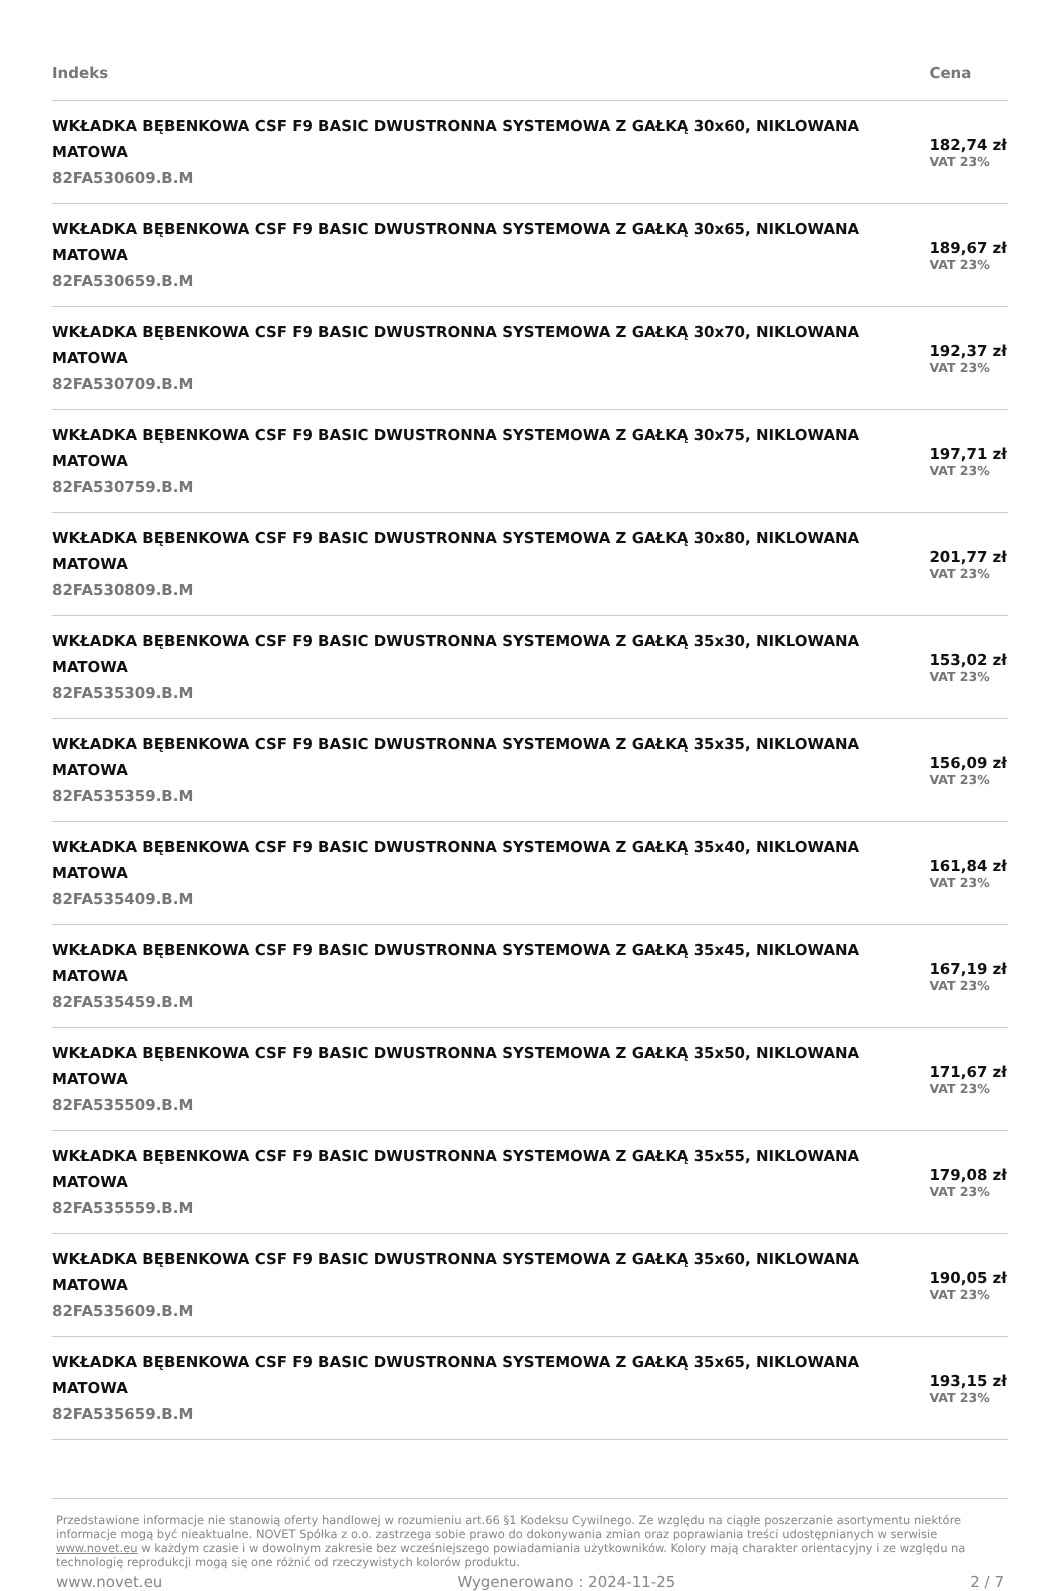| Indeks | Cena |
| --- | --- |
| WKŁADKA BĘBENKOWA CSF F9 BASIC DWUSTRONNA SYSTEMOWA Z GAŁKĄ 30x60, NIKLOWANA MATOWA 82FA530609.B.M | 182,74 zł VAT 23% |
| WKŁADKA BĘBENKOWA CSF F9 BASIC DWUSTRONNA SYSTEMOWA Z GAŁKĄ 30x65, NIKLOWANA MATOWA 82FA530659.B.M | 189,67 zł VAT 23% |
| WKŁADKA BĘBENKOWA CSF F9 BASIC DWUSTRONNA SYSTEMOWA Z GAŁKĄ 30x70, NIKLOWANA MATOWA 82FA530709.B.M | 192,37 zł VAT 23% |
| WKŁADKA BĘBENKOWA CSF F9 BASIC DWUSTRONNA SYSTEMOWA Z GAŁKĄ 30x75, NIKLOWANA MATOWA 82FA530759.B.M | 197,71 zł VAT 23% |
| WKŁADKA BĘBENKOWA CSF F9 BASIC DWUSTRONNA SYSTEMOWA Z GAŁKĄ 30x80, NIKLOWANA MATOWA 82FA530809.B.M | 201,77 zł VAT 23% |
| WKŁADKA BĘBENKOWA CSF F9 BASIC DWUSTRONNA SYSTEMOWA Z GAŁKĄ 35x30, NIKLOWANA MATOWA 82FA535309.B.M | 153,02 zł VAT 23% |
| WKŁADKA BĘBENKOWA CSF F9 BASIC DWUSTRONNA SYSTEMOWA Z GAŁKĄ 35x35, NIKLOWANA MATOWA 82FA535359.B.M | 156,09 zł VAT 23% |
| WKŁADKA BĘBENKOWA CSF F9 BASIC DWUSTRONNA SYSTEMOWA Z GAŁKĄ 35x40, NIKLOWANA MATOWA 82FA535409.B.M | 161,84 zł VAT 23% |
| WKŁADKA BĘBENKOWA CSF F9 BASIC DWUSTRONNA SYSTEMOWA Z GAŁKĄ 35x45, NIKLOWANA MATOWA 82FA535459.B.M | 167,19 zł VAT 23% |
| WKŁADKA BĘBENKOWA CSF F9 BASIC DWUSTRONNA SYSTEMOWA Z GAŁKĄ 35x50, NIKLOWANA MATOWA 82FA535509.B.M | 171,67 zł VAT 23% |
| WKŁADKA BĘBENKOWA CSF F9 BASIC DWUSTRONNA SYSTEMOWA Z GAŁKĄ 35x55, NIKLOWANA MATOWA 82FA535559.B.M | 179,08 zł VAT 23% |
| WKŁADKA BĘBENKOWA CSF F9 BASIC DWUSTRONNA SYSTEMOWA Z GAŁKĄ 35x60, NIKLOWANA MATOWA 82FA535609.B.M | 190,05 zł VAT 23% |
| WKŁADKA BĘBENKOWA CSF F9 BASIC DWUSTRONNA SYSTEMOWA Z GAŁKĄ 35x65, NIKLOWANA MATOWA 82FA535659.B.M | 193,15 zł VAT 23% |
Przedstawione informacje nie stanowią oferty handlowej w rozumieniu art.66 §1 Kodeksu Cywilnego. Ze względu na ciągłe poszerzanie asortymentu niektóre informacje mogą być nieaktualne. NOVET Spółka z o.o. zastrzega sobie prawo do dokonywania zmian oraz poprawiania treści udostępnianych w serwisie www.novet.eu w każdym czasie i w dowolnym zakresie bez wcześniejszego powiadamiania użytkowników. Kolory mają charakter orientacyjny i ze względu na technologię reprodukcji mogą się one różnić od rzeczywistych kolorów produktu.
www.novet.eu Wygenerowano : 2024-11-25 2 / 7